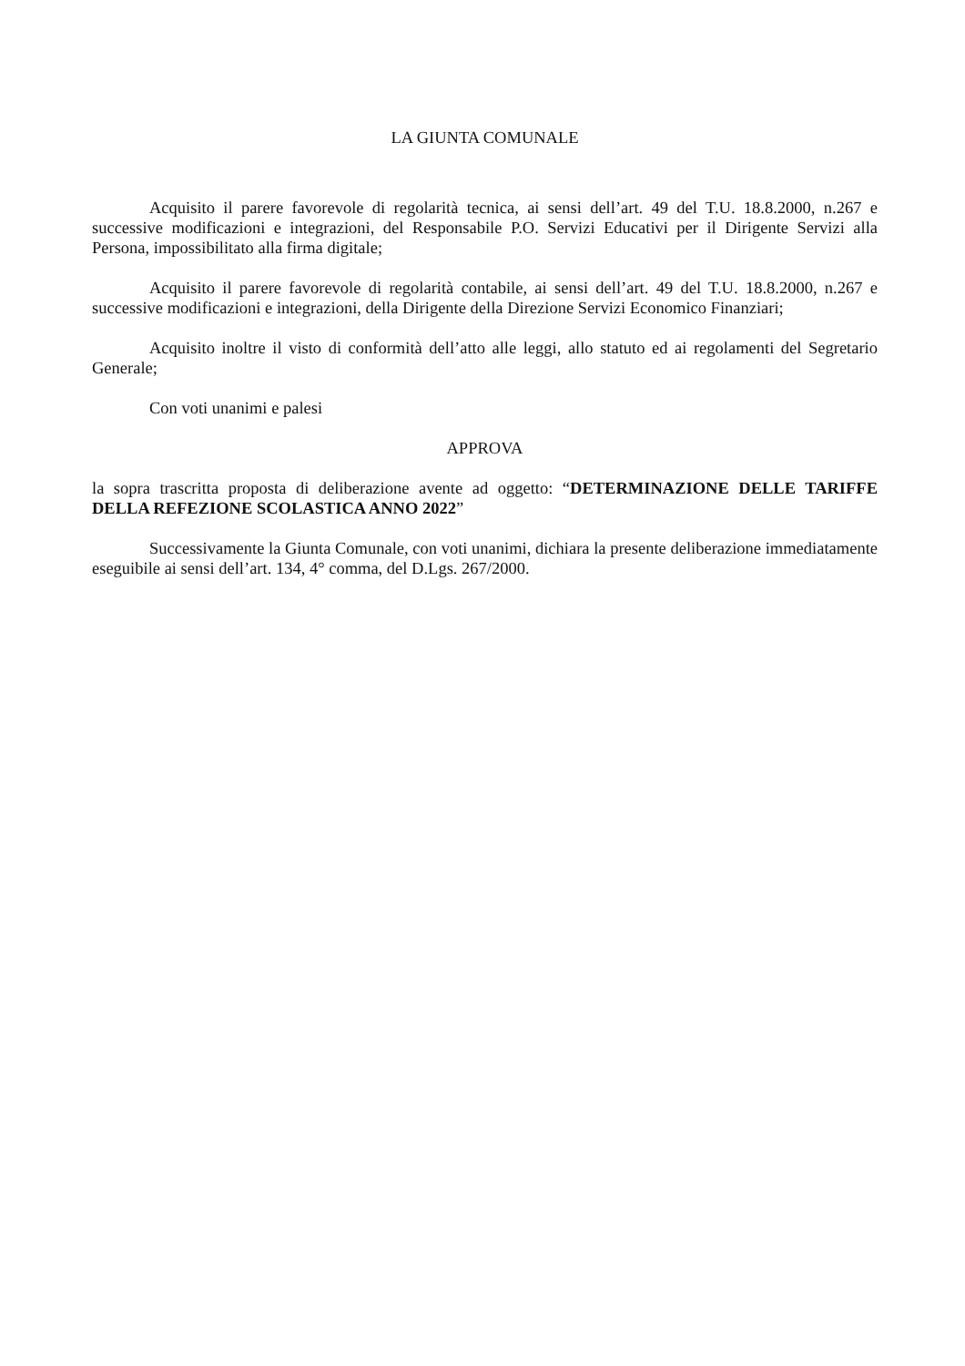LA GIUNTA COMUNALE
Acquisito il parere favorevole di regolarità tecnica, ai sensi dell’art. 49 del T.U. 18.8.2000, n.267 e successive modificazioni e integrazioni, del Responsabile P.O. Servizi Educativi per il Dirigente Servizi alla Persona, impossibilitato alla firma digitale;
Acquisito il parere favorevole di regolarità contabile, ai sensi dell’art. 49 del T.U. 18.8.2000, n.267 e successive modificazioni e integrazioni, della Dirigente della Direzione Servizi Economico Finanziari;
Acquisito inoltre il visto di conformità dell’atto alle leggi, allo statuto ed ai regolamenti del Segretario Generale;
Con voti unanimi e palesi
APPROVA
la sopra trascritta proposta di deliberazione avente ad oggetto: “DETERMINAZIONE DELLE TARIFFE DELLA REFEZIONE SCOLASTICA ANNO 2022”
Successivamente la Giunta Comunale, con voti unanimi, dichiara la presente deliberazione immediatamente eseguibile ai sensi dell’art. 134, 4° comma, del D.Lgs. 267/2000.